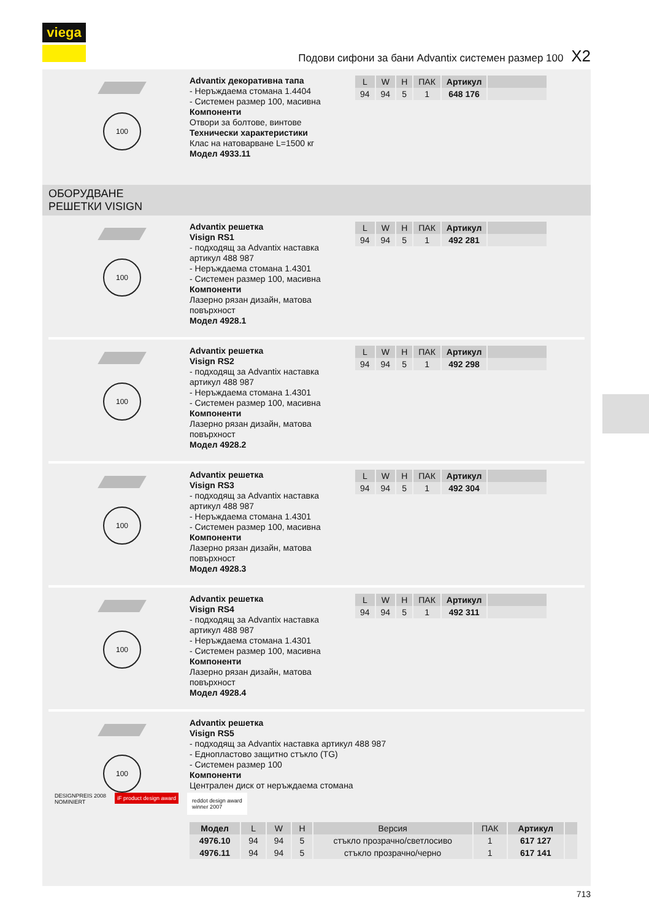viega
Подови сифони за бани Advantix системен размер 100 X2
100
Advantix декоративна тапа
- Неръждаема стомана 1.4404
- Системен размер 100, масивна
Компоненти
Отвори за болтове, винтове
Технически характеристики
Клас на натоварване L=1500 кг
Модел 4933.11
| L | W | H | ПАК | Артикул | |
| --- | --- | --- | --- | --- | --- |
| 94 | 94 | 5 | 1 | 648 176 | |
ОБОРУДВАНЕ
РЕШЕТКИ VISIGN
100
Advantix решетка
Visign RS1
- подходящ за Advantix наставка артикул 488 987
- Неръждаема стомана 1.4301
- Системен размер 100, масивна
Компоненти
Лазерно рязан дизайн, матова повърхност
Модел 4928.1
| L | W | H | ПАК | Артикул | |
| --- | --- | --- | --- | --- | --- |
| 94 | 94 | 5 | 1 | 492 281 | |
100
Advantix решетка
Visign RS2
- подходящ за Advantix наставка артикул 488 987
- Неръждаема стомана 1.4301
- Системен размер 100, масивна
Компоненти
Лазерно рязан дизайн, матова повърхност
Модел 4928.2
| L | W | H | ПАК | Артикул | |
| --- | --- | --- | --- | --- | --- |
| 94 | 94 | 5 | 1 | 492 298 | |
100
Advantix решетка
Visign RS3
- подходящ за Advantix наставка артикул 488 987
- Неръждаема стомана 1.4301
- Системен размер 100, масивна
Компоненти
Лазерно рязан дизайн, матова повърхност
Модел 4928.3
| L | W | H | ПАК | Артикул | |
| --- | --- | --- | --- | --- | --- |
| 94 | 94 | 5 | 1 | 492 304 | |
100
Advantix решетка
Visign RS4
- подходящ за Advantix наставка артикул 488 987
- Неръждаема стомана 1.4301
- Системен размер 100, масивна
Компоненти
Лазерно рязан дизайн, матова повърхност
Модел 4928.4
| L | W | H | ПАК | Артикул | |
| --- | --- | --- | --- | --- | --- |
| 94 | 94 | 5 | 1 | 492 311 | |
100
Advantix решетка
Visign RS5
- подходящ за Advantix наставка артикул 488 987
- Еднопластово защитно стъкло (TG)
- Системен размер 100
Компоненти
Централен диск от неръждаема стомана
DESIGNPREIS 2008
NOMINIERT
iF product design award
reddot design award
winner 2007
| Модел | L | W | H | Версия | ПАК | Артикул | |
| --- | --- | --- | --- | --- | --- | --- | --- |
| 4976.10 | 94 | 94 | 5 | стъкло прозрачно/светлосиво | 1 | 617 127 | |
| 4976.11 | 94 | 94 | 5 | стъкло прозрачно/черно | 1 | 617 141 | |
713